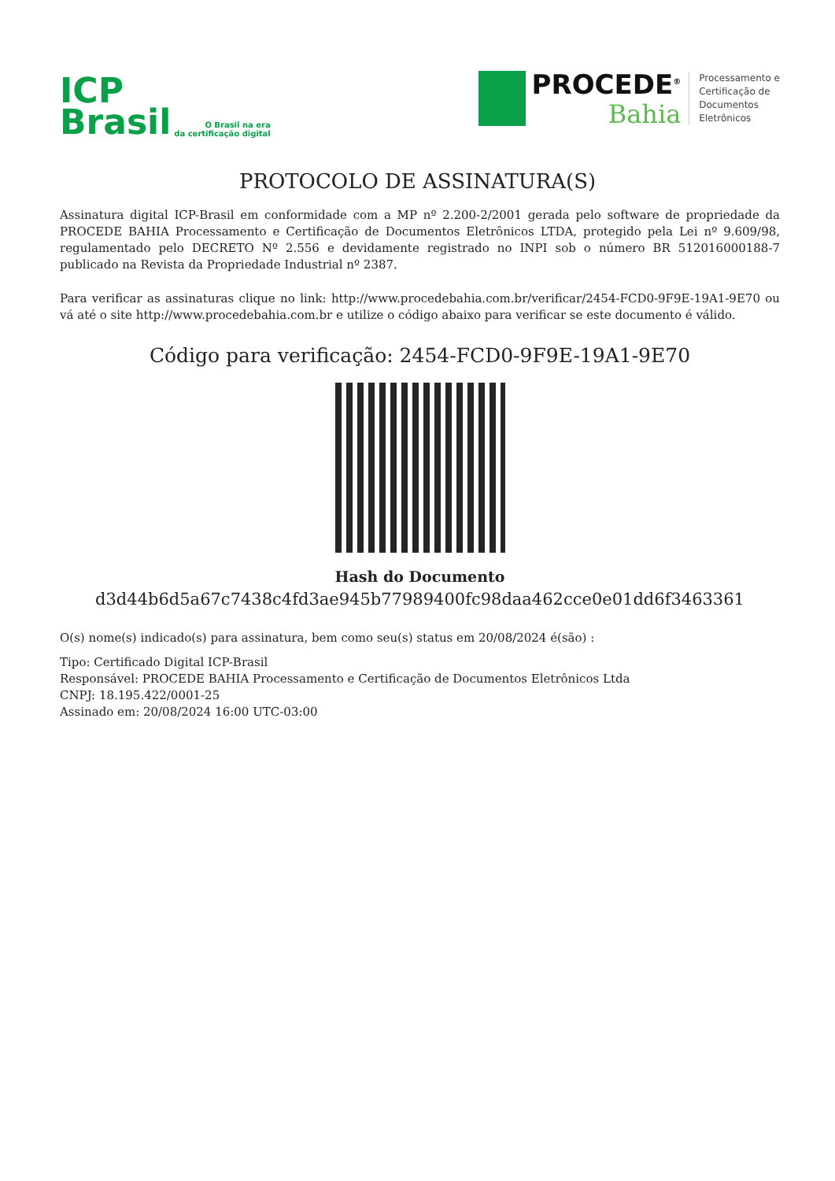ICP
Brasil
O Brasil na era
da certificação digital
PROCEDE<sup>®</sup>
Bahia
Processamento e
Certificação de
Documentos
Eletrônicos
PROTOCOLO DE ASSINATURA(S)
Assinatura digital ICP-Brasil em conformidade com a MP nº 2.200-2/2001 gerada pelo software de propriedade da PROCEDE BAHIA Processamento e Certificação de Documentos Eletrônicos LTDA, protegido pela Lei nº 9.609/98, regulamentado pelo DECRETO Nº 2.556 e devidamente registrado no INPI sob o número BR 512016000188-7 publicado na Revista da Propriedade Industrial nº 2387.
Para verificar as assinaturas clique no link: http://www.procedebahia.com.br/verificar/2454-FCD0-9F9E-19A1-9E70 ou vá até o site http://www.procedebahia.com.br e utilize o código abaixo para verificar se este documento é válido.
Código para verificação: 2454-FCD0-9F9E-19A1-9E70
Hash do Documento
d3d44b6d5a67c7438c4fd3ae945b77989400fc98daa462cce0e01dd6f3463361
O(s) nome(s) indicado(s) para assinatura, bem como seu(s) status em 20/08/2024 é(são) :
Tipo: Certificado Digital ICP-Brasil
Responsável: PROCEDE BAHIA Processamento e Certificação de Documentos Eletrônicos Ltda
CNPJ: 18.195.422/0001-25
Assinado em: 20/08/2024 16:00 UTC-03:00